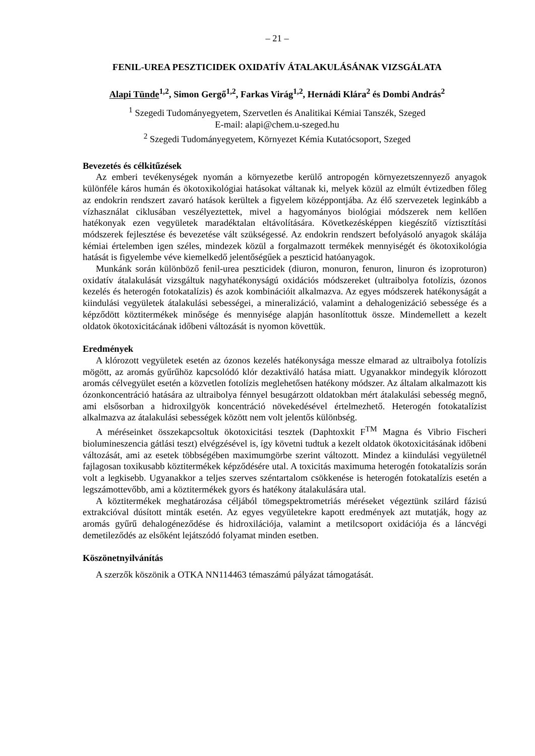– 21 –
FENIL-UREA PESZTICIDEK OXIDATÍV ÁTALAKULÁSÁNAK VIZSGÁLATA
Alapi Tünde<sup>1,2</sup>, Simon Gergő<sup>1,2</sup>, Farkas Virág<sup>1,2</sup>, Hernádi Klára<sup>2</sup> és Dombi András<sup>2</sup>
<sup>1</sup> Szegedi Tudományegyetem, Szervetlen és Analitikai Kémiai Tanszék, Szeged
E-mail: alapi@chem.u-szeged.hu
<sup>2</sup> Szegedi Tudományegyetem, Környezet Kémia Kutatócsoport, Szeged
Bevezetés és célkitűzések
Az emberi tevékenységek nyomán a környezetbe kerülő antropogén környezetszennyező anyagok különféle káros humán és ökotoxikológiai hatásokat váltanak ki, melyek közül az elmúlt évtizedben főleg az endokrin rendszert zavaró hatások kerültek a figyelem középpontjába. Az élő szervezetek leginkább a vízhasználat ciklusában veszélyeztettek, mivel a hagyományos biológiai módszerek nem kellően hatékonyak ezen vegyületek maradéktalan eltávolítására. Következésképpen kiegészítő víztisztítási módszerek fejlesztése és bevezetése vált szükségessé. Az endokrin rendszert befolyásoló anyagok skálája kémiai értelemben igen széles, mindezek közül a forgalmazott termékek mennyiségét és ökotoxikológia hatását is figyelembe véve kiemelkedő jelentőségűek a peszticid hatóanyagok.
Munkánk során különböző fenil-urea peszticidek (diuron, monuron, fenuron, linuron és izoproturon) oxidatív átalakulását vizsgáltuk nagyhatékonyságú oxidációs módszereket (ultraibolya fotolízis, ózonos kezelés és heterogén fotokatalízis) és azok kombinációit alkalmazva. Az egyes módszerek hatékonyságát a kiindulási vegyületek átalakulási sebességei, a mineralizáció, valamint a dehalogenizáció sebessége és a képződött köztitermékek minősége és mennyisége alapján hasonlítottuk össze. Mindemellett a kezelt oldatok ökotoxicitácának időbeni változását is nyomon követtük.
Eredmények
A klórozott vegyületek esetén az ózonos kezelés hatékonysága messze elmarad az ultraibolya fotolízis mögött, az aromás gyűrűhöz kapcsolódó klór dezaktiváló hatása miatt. Ugyanakkor mindegyik klórozott aromás célvegyület esetén a közvetlen fotolízis meglehetősen hatékony módszer. Az általam alkalmazott kis ózonkoncentráció hatására az ultraibolya fénnyel besugárzott oldatokban mért átalakulási sebesség megnő, ami elsősorban a hidroxilgyök koncentráció növekedésével értelmezhető. Heterogén fotokatalízist alkalmazva az átalakulási sebességek között nem volt jelentős különbség.
A méréseinket összekapcsoltuk ökotoxicitási tesztek (Daphtoxkit F<sup>TM</sup> Magna és Vibrio Fischeri biolumineszencia gátlási teszt) elvégzésével is, így követni tudtuk a kezelt oldatok ökotoxicitásának időbeni változását, ami az esetek többségében maximumgörbe szerint változott. Mindez a kiindulási vegyületnél fajlagosan toxikusabb köztitermékek képződésére utal. A toxicitás maximuma heterogén fotokatalízis során volt a legkisebb. Ugyanakkor a teljes szerves széntartalom csökkenése is heterogén fotokatalízis esetén a legszámottevőbb, ami a köztitermékek gyors és hatékony átalakulására utal.
A köztitermékek meghatározása céljából tömegspektrometriás méréseket végeztünk szilárd fázisú extrakcióval dúsított minták esetén. Az egyes vegyületekre kapott eredmények azt mutatják, hogy az aromás gyűrű dehalogéneződése és hidroxilációja, valamint a metilcsoport oxidációja és a láncvégi demetileződés az elsőként lejátszódó folyamat minden esetben.
Köszönetnyilvánítás
A szerzők köszönik a OTKA NN114463 témaszámú pályázat támogatását.